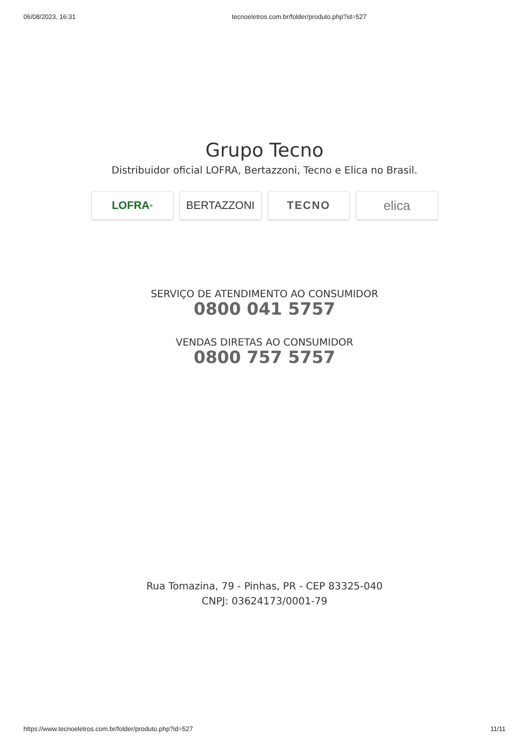06/08/2023, 16:31 tecnoeletros.com.br/folder/produto.php?id=527
Grupo Tecno
Distribuidor oficial LOFRA, Bertazzoni, Tecno e Elica no Brasil.
LOFRA<sup>®</sup>
BERTAZZONI TECNO
elica
SERVIÇO DE ATENDIMENTO AO CONSUMIDOR
0800 041 5757
VENDAS DIRETAS AO CONSUMIDOR
0800 757 5757
Rua Tomazina, 79 - Pinhas, PR - CEP 83325-040
CNPJ: 03624173/0001-79
https://www.tecnoeletros.com.br/folder/produto.php?id=527 11/11